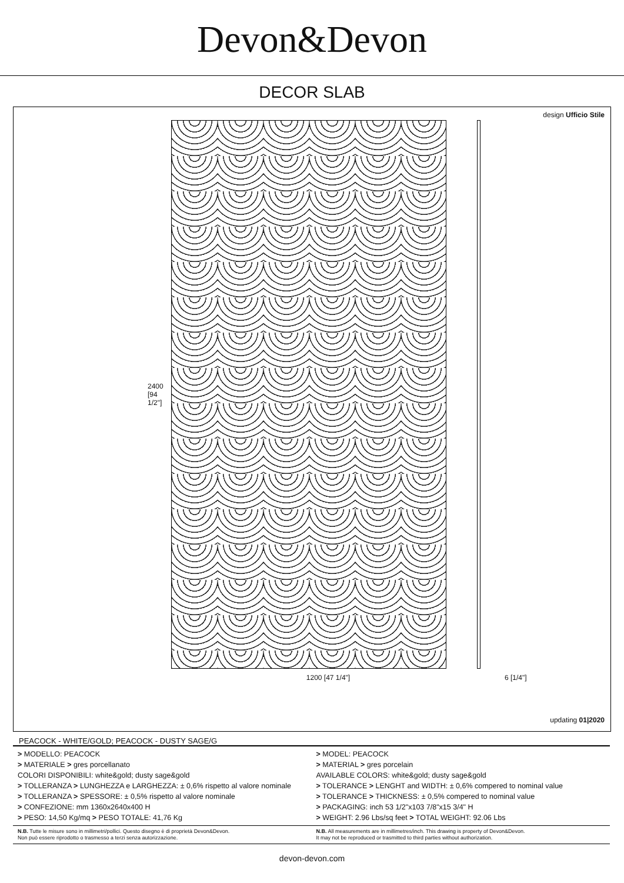Devon&Devon
DECOR SLAB
design Ufficio Stile
2400 [94 1/2"]
1200 [47 1/4"] 6 [1/4"]
updating 01|2020
PEACOCK - WHITE/GOLD; PEACOCK - DUSTY SAGE/G
| > MODELLO: PEACOCK > MATERIALE > gres porcellanato COLORI DISPONIBILI: white&gold; dusty sage&gold > TOLLERANZA > LUNGHEZZA e LARGHEZZA: ± 0,6% rispetto al valore nominale > TOLLERANZA > SPESSORE: ± 0,5% rispetto al valore nominale > CONFEZIONE: mm 1360x2640x400 H > PESO: 14,50 Kg/mq > PESO TOTALE: 41,76 Kg | > MODEL: PEACOCK > MATERIAL > gres porcelain AVAILABLE COLORS: white&gold; dusty sage&gold > TOLERANCE > LENGHT and WIDTH: ± 0,6% compered to nominal value > TOLERANCE > THICKNESS: ± 0,5% compered to nominal value > PACKAGING: inch 53 1/2"x103 7/8"x15 3/4" H > WEIGHT: 2.96 Lbs/sq feet > TOTAL WEIGHT: 92.06 Lbs |
| N.B. Tutte le misure sono in millimetri/pollici. Questo disegno è di proprietà Devon&Devon. Non può essere riprodotto o trasmesso a terzi senza autorizzazione. | N.B. All measurements are in millimetres/inch. This drawing is property of Devon&Devon. It may not be reproduced or trasmitted to third parties without authorization. |
devon-devon.com